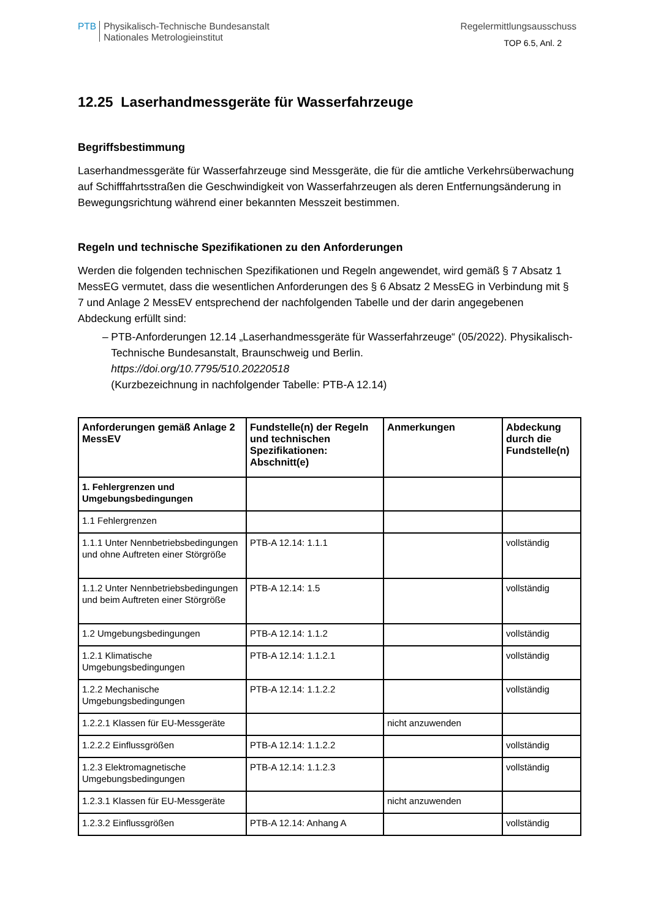PTB
Physikalisch-Technische Bundesanstalt
Nationales Metrologieinstitut
Regelermittlungsausschuss
TOP 6.5, Anl. 2
12.25 Laserhandmessgeräte für Wasserfahrzeuge
Begriffsbestimmung
Laserhandmessgeräte für Wasserfahrzeuge sind Messgeräte, die für die amtliche Verkehrsüberwachung auf Schifffahrtsstraßen die Geschwindigkeit von Wasserfahrzeugen als deren Entfernungsänderung in Bewegungsrichtung während einer bekannten Messzeit bestimmen.
Regeln und technische Spezifikationen zu den Anforderungen
Werden die folgenden technischen Spezifikationen und Regeln angewendet, wird gemäß § 7 Absatz 1 MessEG vermutet, dass die wesentlichen Anforderungen des § 6 Absatz 2 MessEG in Verbindung mit § 7 und Anlage 2 MessEV entsprechend der nachfolgenden Tabelle und der darin angegebenen Abdeckung erfüllt sind:
– PTB-Anforderungen 12.14 „Laserhandmessgeräte für Wasserfahrzeuge“ (05/2022). Physikalisch-Technische Bundesanstalt, Braunschweig und Berlin.
https://doi.org/10.7795/510.20220518
(Kurzbezeichnung in nachfolgender Tabelle: PTB-A 12.14)
| Anforderungen gemäß Anlage 2 MessEV | Fundstelle(n) der Regeln und technischen Spezifikationen: Abschnitt(e) | Anmerkungen | Abdeckung durch die Fundstelle(n) |
| --- | --- | --- | --- |
| 1. Fehlergrenzen und Umgebungsbedingungen | | | |
| 1.1 Fehlergrenzen | | | |
| 1.1.1 Unter Nennbetriebsbedingungen und ohne Auftreten einer Störgröße | PTB-A 12.14: 1.1.1 | | vollständig |
| 1.1.2 Unter Nennbetriebsbedingungen und beim Auftreten einer Störgröße | PTB-A 12.14: 1.5 | | vollständig |
| 1.2 Umgebungsbedingungen | PTB-A 12.14: 1.1.2 | | vollständig |
| 1.2.1 Klimatische Umgebungsbedingungen | PTB-A 12.14: 1.1.2.1 | | vollständig |
| 1.2.2 Mechanische Umgebungsbedingungen | PTB-A 12.14: 1.1.2.2 | | vollständig |
| 1.2.2.1 Klassen für EU-Messgeräte | | nicht anzuwenden | |
| 1.2.2.2 Einflussgrößen | PTB-A 12.14: 1.1.2.2 | | vollständig |
| 1.2.3 Elektromagnetische Umgebungsbedingungen | PTB-A 12.14: 1.1.2.3 | | vollständig |
| 1.2.3.1 Klassen für EU-Messgeräte | | nicht anzuwenden | |
| 1.2.3.2 Einflussgrößen | PTB-A 12.14: Anhang A | | vollständig |